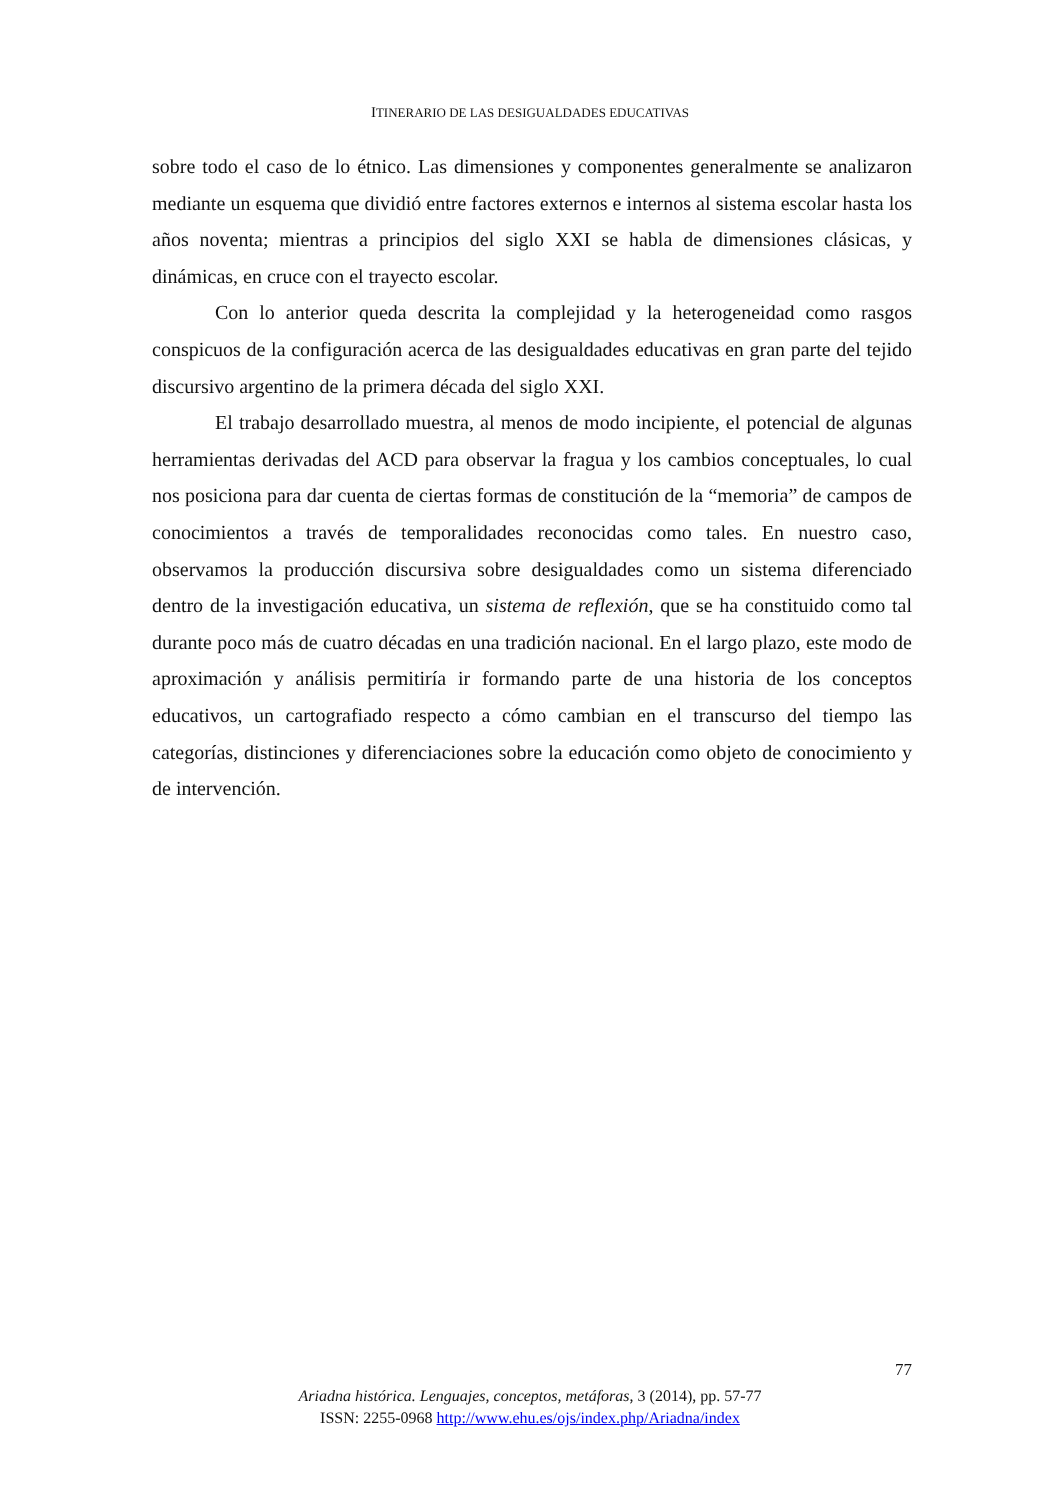ITINERARIO DE LAS DESIGUALDADES EDUCATIVAS
sobre todo el caso de lo étnico. Las dimensiones y componentes generalmente se analizaron mediante un esquema que dividió entre factores externos e internos al sistema escolar hasta los años noventa; mientras a principios del siglo XXI se habla de dimensiones clásicas, y dinámicas, en cruce con el trayecto escolar.
Con lo anterior queda descrita la complejidad y la heterogeneidad como rasgos conspicuos de la configuración acerca de las desigualdades educativas en gran parte del tejido discursivo argentino de la primera década del siglo XXI.
El trabajo desarrollado muestra, al menos de modo incipiente, el potencial de algunas herramientas derivadas del ACD para observar la fragua y los cambios conceptuales, lo cual nos posiciona para dar cuenta de ciertas formas de constitución de la “memoria” de campos de conocimientos a través de temporalidades reconocidas como tales. En nuestro caso, observamos la producción discursiva sobre desigualdades como un sistema diferenciado dentro de la investigación educativa, un sistema de reflexión, que se ha constituido como tal durante poco más de cuatro décadas en una tradición nacional. En el largo plazo, este modo de aproximación y análisis permitiría ir formando parte de una historia de los conceptos educativos, un cartografiado respecto a cómo cambian en el transcurso del tiempo las categorías, distinciones y diferenciaciones sobre la educación como objeto de conocimiento y de intervención.
77
Ariadna histórica. Lenguajes, conceptos, metáforas, 3 (2014), pp. 57-77
ISSN: 2255-0968 http://www.ehu.es/ojs/index.php/Ariadna/index